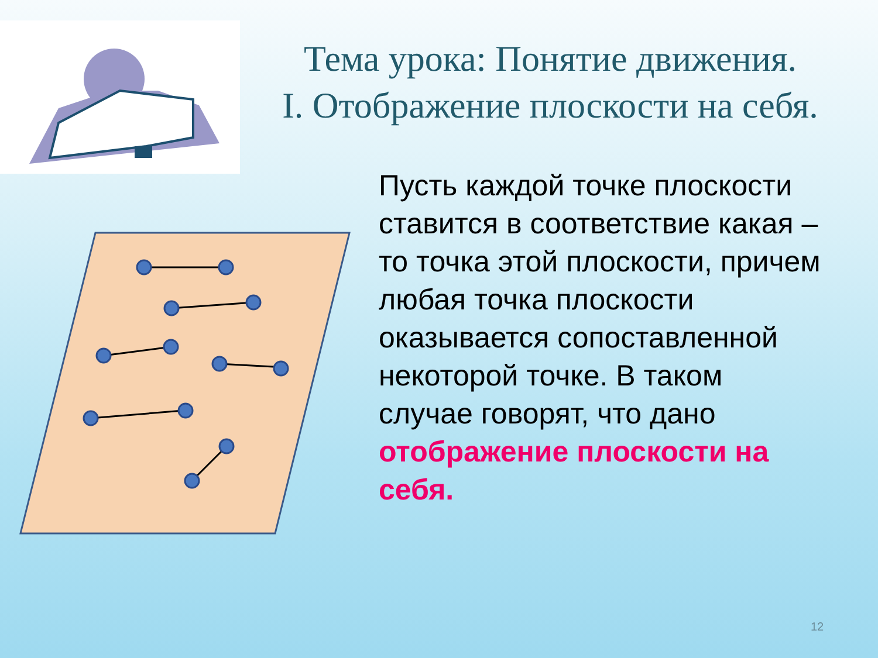Тема урока: Понятие движения.
I. Отображение плоскости на себя.
Пусть каждой точке плоскости ставится в соответствие какая –то точка этой плоскости, причем любая точка плоскости оказывается сопоставленной некоторой точке. В таком случае говорят, что дано отображение плоскости на себя.
12